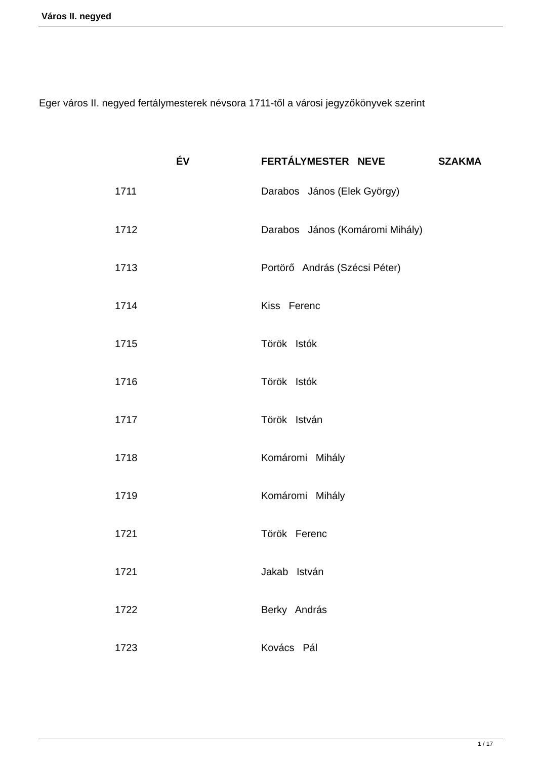Város II. negyed
Eger város II. negyed fertálymesterek névsora 1711-től a városi jegyzőkönyvek szerint
| ÉV | FERTÁLYMESTER NEVE | SZAKMA |
| --- | --- | --- |
| 1711 | Darabos János (Elek György) | |
| 1712 | Darabos János (Komáromi Mihály) | |
| 1713 | Portörő András (Szécsi Péter) | |
| 1714 | Kiss Ferenc | |
| 1715 | Török Istók | |
| 1716 | Török Istók | |
| 1717 | Török István | |
| 1718 | Komáromi Mihály | |
| 1719 | Komáromi Mihály | |
| 1721 | Török Ferenc | |
| 1721 | Jakab István | |
| 1722 | Berky András | |
| 1723 | Kovács Pál | |
1 / 17